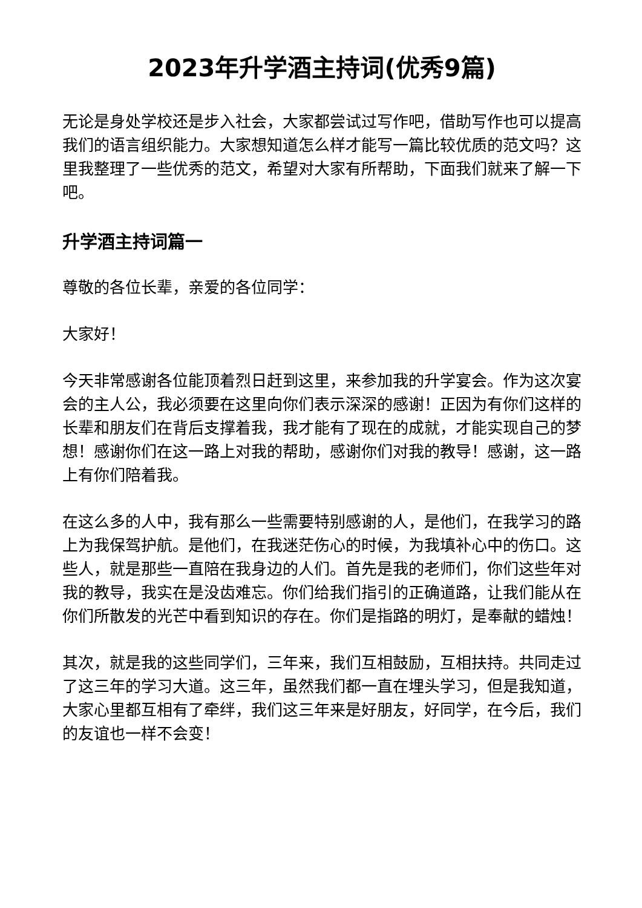2023年升学酒主持词(优秀9篇)
无论是身处学校还是步入社会，大家都尝试过写作吧，借助写作也可以提高我们的语言组织能力。大家想知道怎么样才能写一篇比较优质的范文吗？这里我整理了一些优秀的范文，希望对大家有所帮助，下面我们就来了解一下吧。
升学酒主持词篇一
尊敬的各位长辈，亲爱的各位同学：
大家好！
今天非常感谢各位能顶着烈日赶到这里，来参加我的升学宴会。作为这次宴会的主人公，我必须要在这里向你们表示深深的感谢！正因为有你们这样的长辈和朋友们在背后支撑着我，我才能有了现在的成就，才能实现自己的梦想！感谢你们在这一路上对我的帮助，感谢你们对我的教导！感谢，这一路上有你们陪着我。
在这么多的人中，我有那么一些需要特别感谢的人，是他们，在我学习的路上为我保驾护航。是他们，在我迷茫伤心的时候，为我填补心中的伤口。这些人，就是那些一直陪在我身边的人们。首先是我的老师们，你们这些年对我的教导，我实在是没齿难忘。你们给我们指引的正确道路，让我们能从在你们所散发的光芒中看到知识的存在。你们是指路的明灯，是奉献的蜡烛！
其次，就是我的这些同学们，三年来，我们互相鼓励，互相扶持。共同走过了这三年的学习大道。这三年，虽然我们都一直在埋头学习，但是我知道，大家心里都互相有了牵绊，我们这三年来是好朋友，好同学，在今后，我们的友谊也一样不会变！